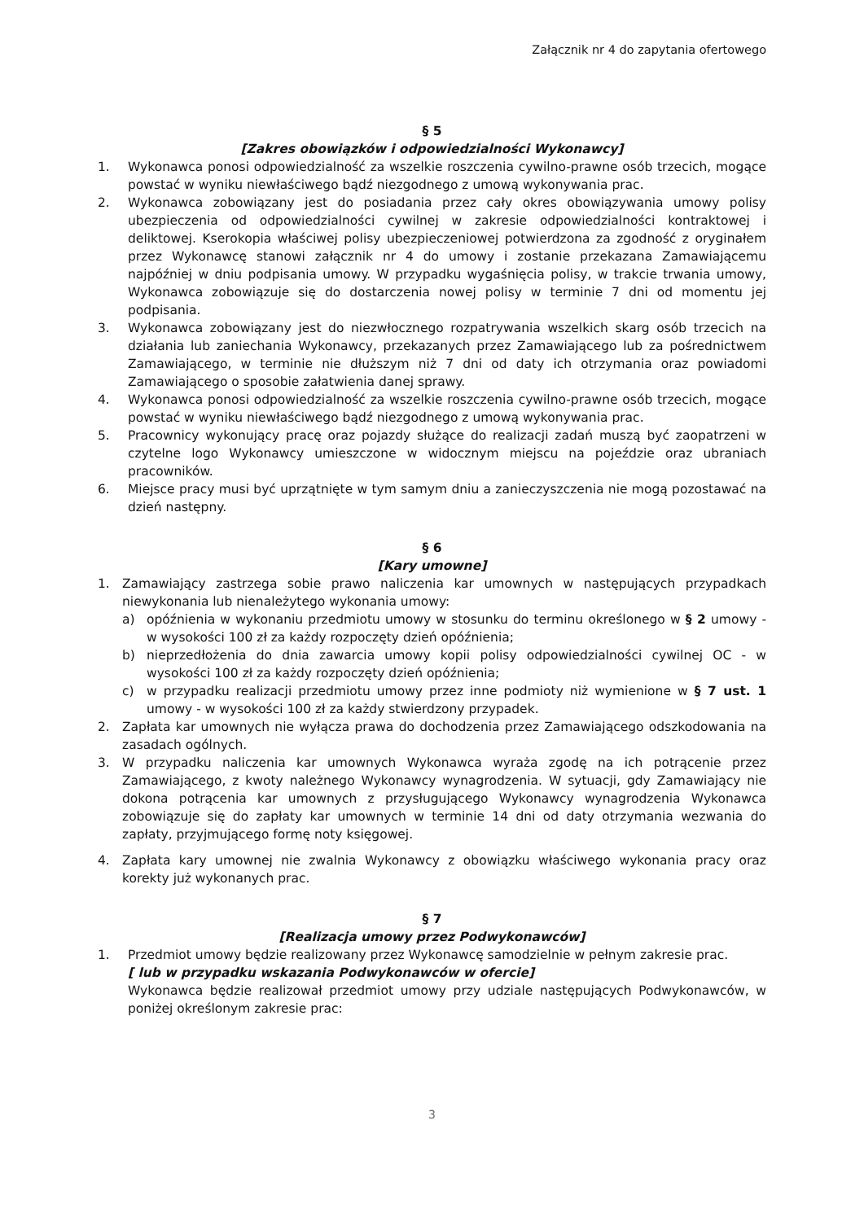Załącznik nr 4 do zapytania ofertowego
§ 5
[Zakres obowiązków i odpowiedzialności Wykonawcy]
1. Wykonawca ponosi odpowiedzialność za wszelkie roszczenia cywilno-prawne osób trzecich, mogące powstać w wyniku niewłaściwego bądź niezgodnego z umową wykonywania prac.
2. Wykonawca zobowiązany jest do posiadania przez cały okres obowiązywania umowy polisy ubezpieczenia od odpowiedzialności cywilnej w zakresie odpowiedzialności kontraktowej i deliktowej. Kserokopia właściwej polisy ubezpieczeniowej potwierdzona za zgodność z oryginałem przez Wykonawcę stanowi załącznik nr 4 do umowy i zostanie przekazana Zamawiającemu najpóźniej w dniu podpisania umowy. W przypadku wygaśnięcia polisy, w trakcie trwania umowy, Wykonawca zobowiązuje się do dostarczenia nowej polisy w terminie 7 dni od momentu jej podpisania.
3. Wykonawca zobowiązany jest do niezwłocznego rozpatrywania wszelkich skarg osób trzecich na działania lub zaniechania Wykonawcy, przekazanych przez Zamawiającego lub za pośrednictwem Zamawiającego, w terminie nie dłuższym niż 7 dni od daty ich otrzymania oraz powiadomi Zamawiającego o sposobie załatwienia danej sprawy.
4. Wykonawca ponosi odpowiedzialność za wszelkie roszczenia cywilno-prawne osób trzecich, mogące powstać w wyniku niewłaściwego bądź niezgodnego z umową wykonywania prac.
5. Pracownicy wykonujący pracę oraz pojazdy służące do realizacji zadań muszą być zaopatrzeni w czytelne logo Wykonawcy umieszczone w widocznym miejscu na pojeździe oraz ubraniach pracowników.
6. Miejsce pracy musi być uprzątnięte w tym samym dniu a zanieczyszczenia nie mogą pozostawać na dzień następny.
§ 6
[Kary umowne]
1. Zamawiający zastrzega sobie prawo naliczenia kar umownych w następujących przypadkach niewykonania lub nienależytego wykonania umowy:
a) opóźnienia w wykonaniu przedmiotu umowy w stosunku do terminu określonego w § 2 umowy - w wysokości 100 zł za każdy rozpoczęty dzień opóźnienia;
b) nieprzedłożenia do dnia zawarcia umowy kopii polisy odpowiedzialności cywilnej OC - w wysokości 100 zł za każdy rozpoczęty dzień opóźnienia;
c) w przypadku realizacji przedmiotu umowy przez inne podmioty niż wymienione w § 7 ust. 1 umowy - w wysokości 100 zł za każdy stwierdzony przypadek.
2. Zapłata kar umownych nie wyłącza prawa do dochodzenia przez Zamawiającego odszkodowania na zasadach ogólnych.
3. W przypadku naliczenia kar umownych Wykonawca wyraża zgodę na ich potrącenie przez Zamawiającego, z kwoty należnego Wykonawcy wynagrodzenia. W sytuacji, gdy Zamawiający nie dokona potrącenia kar umownych z przysługującego Wykonawcy wynagrodzenia Wykonawca zobowiązuje się do zapłaty kar umownych w terminie 14 dni od daty otrzymania wezwania do zapłaty, przyjmującego formę noty księgowej.
4. Zapłata kary umownej nie zwalnia Wykonawcy z obowiązku właściwego wykonania pracy oraz korekty już wykonanych prac.
§ 7
[Realizacja umowy przez Podwykonawców]
1. Przedmiot umowy będzie realizowany przez Wykonawcę samodzielnie w pełnym zakresie prac.
[ lub w przypadku wskazania Podwykonawców w ofercie]
Wykonawca będzie realizował przedmiot umowy przy udziale następujących Podwykonawców, w poniżej określonym zakresie prac:
3